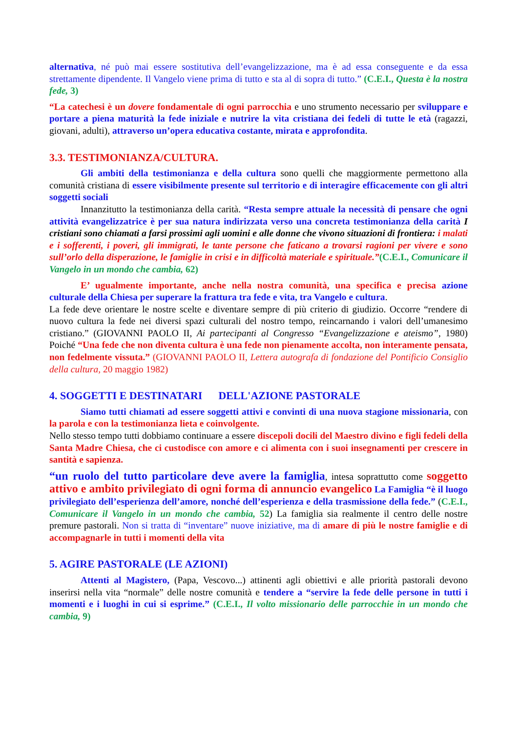alternativa, né può mai essere sostitutiva dell’evangelizzazione, ma è ad essa conseguente e da essa strettamente dipendente. Il Vangelo viene prima di tutto e sta al di sopra di tutto.” (C.E.I., Questa è la nostra fede, 3)
“La catechesi è un dovere fondamentale di ogni parrocchia e uno strumento necessario per sviluppare e portare a piena maturità la fede iniziale e nutrire la vita cristiana dei fedeli di tutte le età (ragazzi, giovani, adulti), attraverso un’opera educativa costante, mirata e approfondita.
3.3. TESTIMONIANZA/CULTURA.
Gli ambiti della testimonianza e della cultura sono quelli che maggiormente permettono alla comunità cristiana di essere visibilmente presente sul territorio e di interagire efficacemente con gli altri soggetti sociali
Innanzitutto la testimonianza della carità. “Resta sempre attuale la necessità di pensare che ogni attività evangelizzatrice è per sua natura indirizzata verso una concreta testimonianza della carità I cristiani sono chiamati a farsi prossimi agli uomini e alle donne che vivono situazioni di frontiera: i malati e i sofferenti, i poveri, gli immigrati, le tante persone che faticano a trovarsi ragioni per vivere e sono sull’orlo della disperazione, le famiglie in crisi e in difficoltà materiale e spirituale.”(C.E.I., Comunicare il Vangelo in un mondo che cambia, 62)
E’ ugualmente importante, anche nella nostra comunità, una specifica e precisa azione culturale della Chiesa per superare la frattura tra fede e vita, tra Vangelo e cultura.
La fede deve orientare le nostre scelte e diventare sempre di più criterio di giudizio. Occorre “rendere di nuovo cultura la fede nei diversi spazi culturali del nostro tempo, reincarnando i valori dell’umanesimo cristiano.” (GIOVANNI PAOLO II, Ai partecipanti al Congresso “Evangelizzazione e ateismo”, 1980) Poiché “Una fede che non diventa cultura è una fede non pienamente accolta, non interamente pensata, non fedelmente vissuta.” (GIOVANNI PAOLO II, Lettera autografa di fondazione del Pontificio Consiglio della cultura, 20 maggio 1982)
4. SOGGETTI E DESTINATARI DELL'AZIONE PASTORALE
Siamo tutti chiamati ad essere soggetti attivi e convinti di una nuova stagione missionaria, con la parola e con la testimonianza lieta e coinvolgente.
Nello stesso tempo tutti dobbiamo continuare a essere discepoli docili del Maestro divino e figli fedeli della Santa Madre Chiesa, che ci custodisce con amore e ci alimenta con i suoi insegnamenti per crescere in santità e sapienza.
“un ruolo del tutto particolare deve avere la famiglia, intesa soprattutto come soggetto attivo e ambito privilegiato di ogni forma di annuncio evangelico La Famiglia “è il luogo privilegiato dell’esperienza dell’amore, nonché dell’esperienza e della trasmissione della fede.” (C.E.I., Comunicare il Vangelo in un mondo che cambia, 52) La famiglia sia realmente il centro delle nostre premure pastorali. Non si tratta di “inventare” nuove iniziative, ma di amare di più le nostre famiglie e di accompagnarle in tutti i momenti della vita
5. AGIRE PASTORALE (LE AZIONI)
Attenti al Magistero, (Papa, Vescovo...) attinenti agli obiettivi e alle priorità pastorali devono inserirsi nella vita “normale” delle nostre comunità e tendere a “servire la fede delle persone in tutti i momenti e i luoghi in cui si esprime.” (C.E.I., Il volto missionario delle parrocchie in un mondo che cambia, 9)